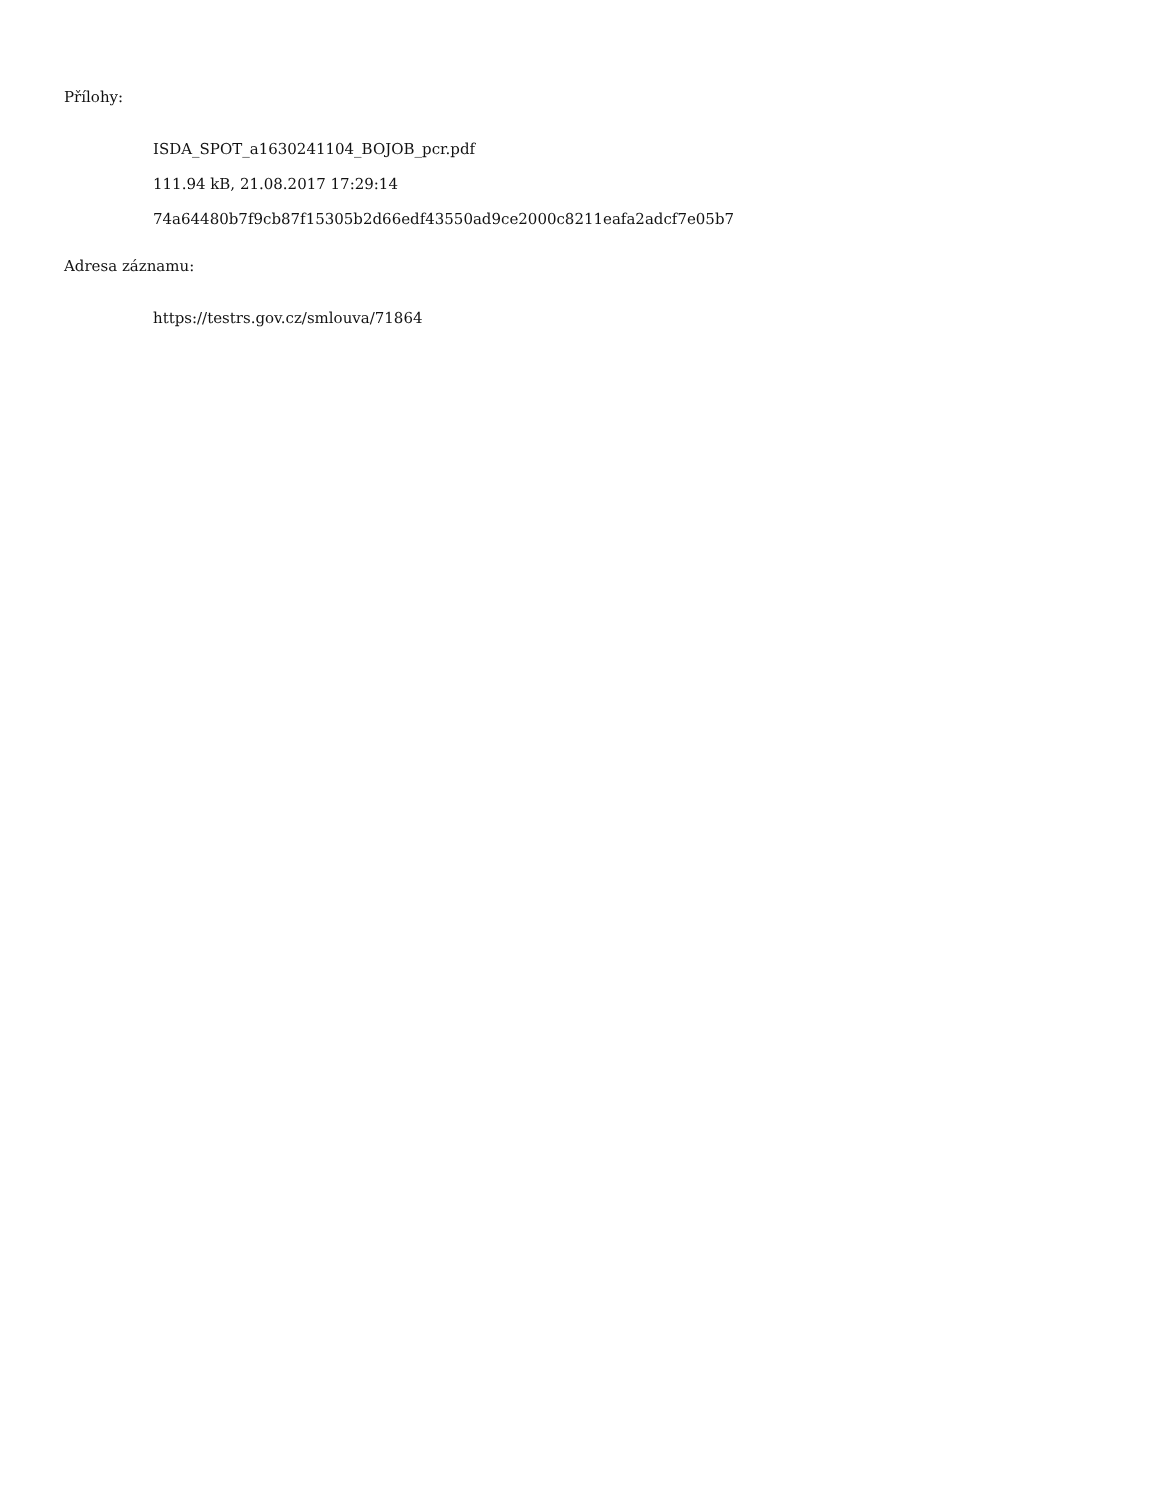Přílohy:
ISDA_SPOT_a1630241104_BOJOB_pcr.pdf
111.94 kB, 21.08.2017 17:29:14
74a64480b7f9cb87f15305b2d66edf43550ad9ce2000c8211eafa2adcf7e05b7
Adresa záznamu:
https://testrs.gov.cz/smlouva/71864